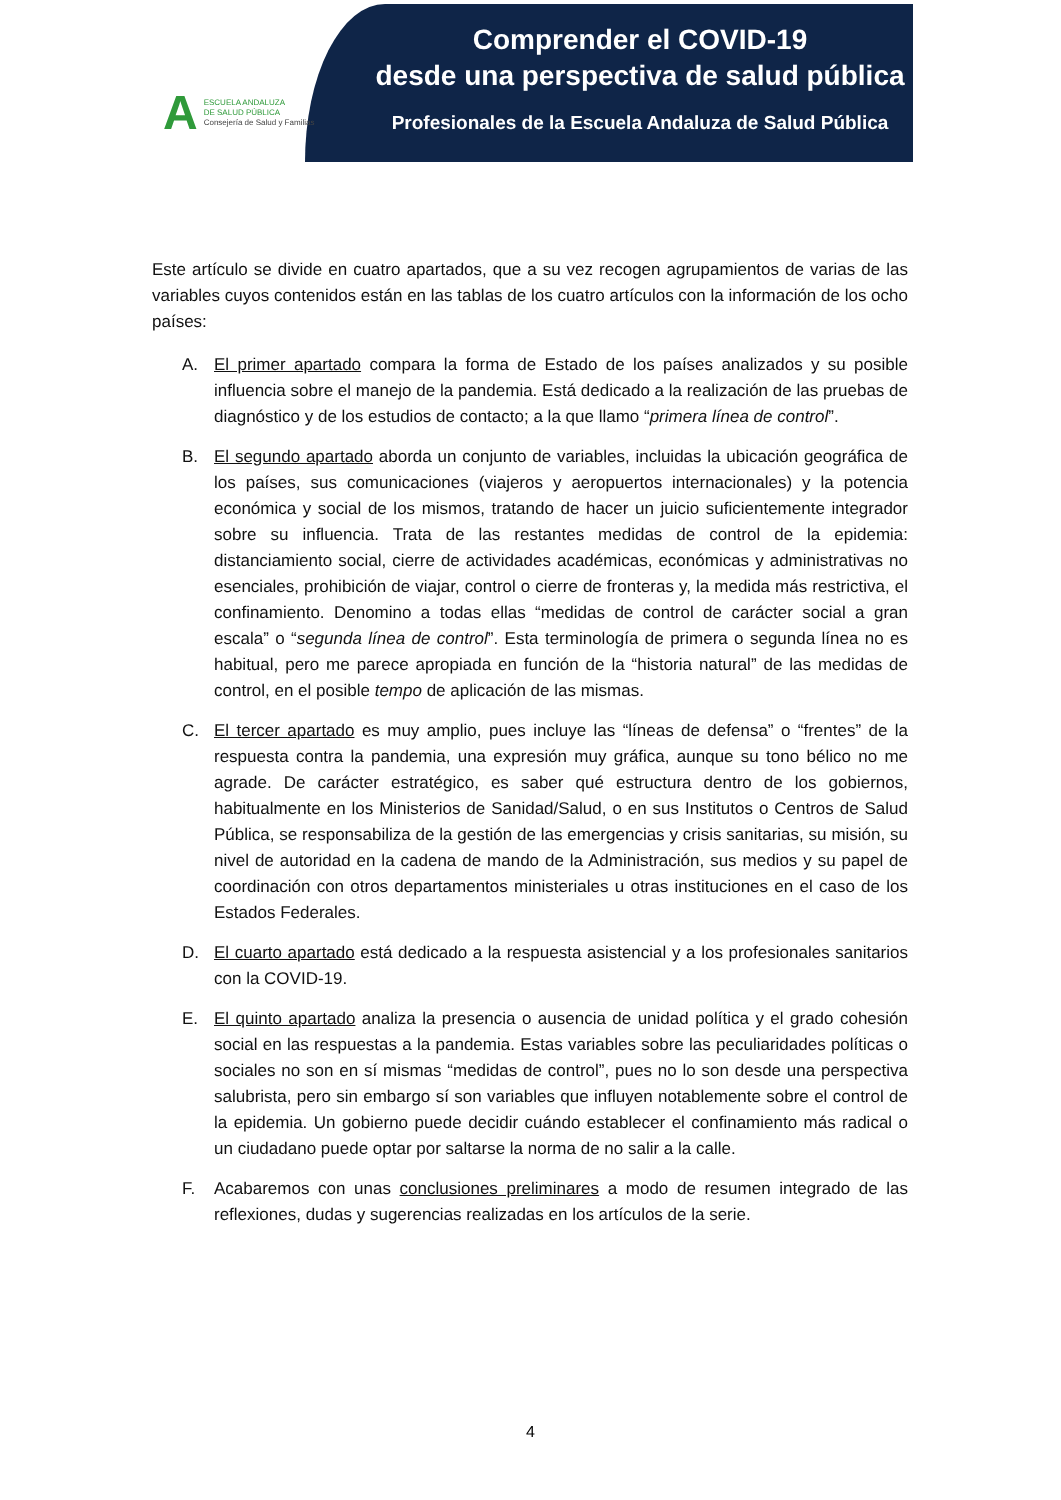A
ESCUELA ANDALUZA
DE SALUD PÚBLICA
Consejería de Salud y Familias
Comprender el COVID-19
desde una perspectiva de salud pública
Profesionales de la Escuela Andaluza de Salud Pública
Este artículo se divide en cuatro apartados, que a su vez recogen agrupamientos de varias de las variables cuyos contenidos están en las tablas de los cuatro artículos con la información de los ocho países:
A. El primer apartado compara la forma de Estado de los países analizados y su posible influencia sobre el manejo de la pandemia. Está dedicado a la realización de las pruebas de diagnóstico y de los estudios de contacto; a la que llamo “primera línea de control”.
B. El segundo apartado aborda un conjunto de variables, incluidas la ubicación geográfica de los países, sus comunicaciones (viajeros y aeropuertos internacionales) y la potencia económica y social de los mismos, tratando de hacer un juicio suficientemente integrador sobre su influencia. Trata de las restantes medidas de control de la epidemia: distanciamiento social, cierre de actividades académicas, económicas y administrativas no esenciales, prohibición de viajar, control o cierre de fronteras y, la medida más restrictiva, el confinamiento. Denomino a todas ellas “medidas de control de carácter social a gran escala” o “segunda línea de control”. Esta terminología de primera o segunda línea no es habitual, pero me parece apropiada en función de la “historia natural” de las medidas de control, en el posible tempo de aplicación de las mismas.
C. El tercer apartado es muy amplio, pues incluye las “líneas de defensa” o “frentes” de la respuesta contra la pandemia, una expresión muy gráfica, aunque su tono bélico no me agrade. De carácter estratégico, es saber qué estructura dentro de los gobiernos, habitualmente en los Ministerios de Sanidad/Salud, o en sus Institutos o Centros de Salud Pública, se responsabiliza de la gestión de las emergencias y crisis sanitarias, su misión, su nivel de autoridad en la cadena de mando de la Administración, sus medios y su papel de coordinación con otros departamentos ministeriales u otras instituciones en el caso de los Estados Federales.
D. El cuarto apartado está dedicado a la respuesta asistencial y a los profesionales sanitarios con la COVID-19.
E. El quinto apartado analiza la presencia o ausencia de unidad política y el grado cohesión social en las respuestas a la pandemia. Estas variables sobre las peculiaridades políticas o sociales no son en sí mismas “medidas de control”, pues no lo son desde una perspectiva salubrista, pero sin embargo sí son variables que influyen notablemente sobre el control de la epidemia. Un gobierno puede decidir cuándo establecer el confinamiento más radical o un ciudadano puede optar por saltarse la norma de no salir a la calle.
F. Acabaremos con unas conclusiones preliminares a modo de resumen integrado de las reflexiones, dudas y sugerencias realizadas en los artículos de la serie.
4